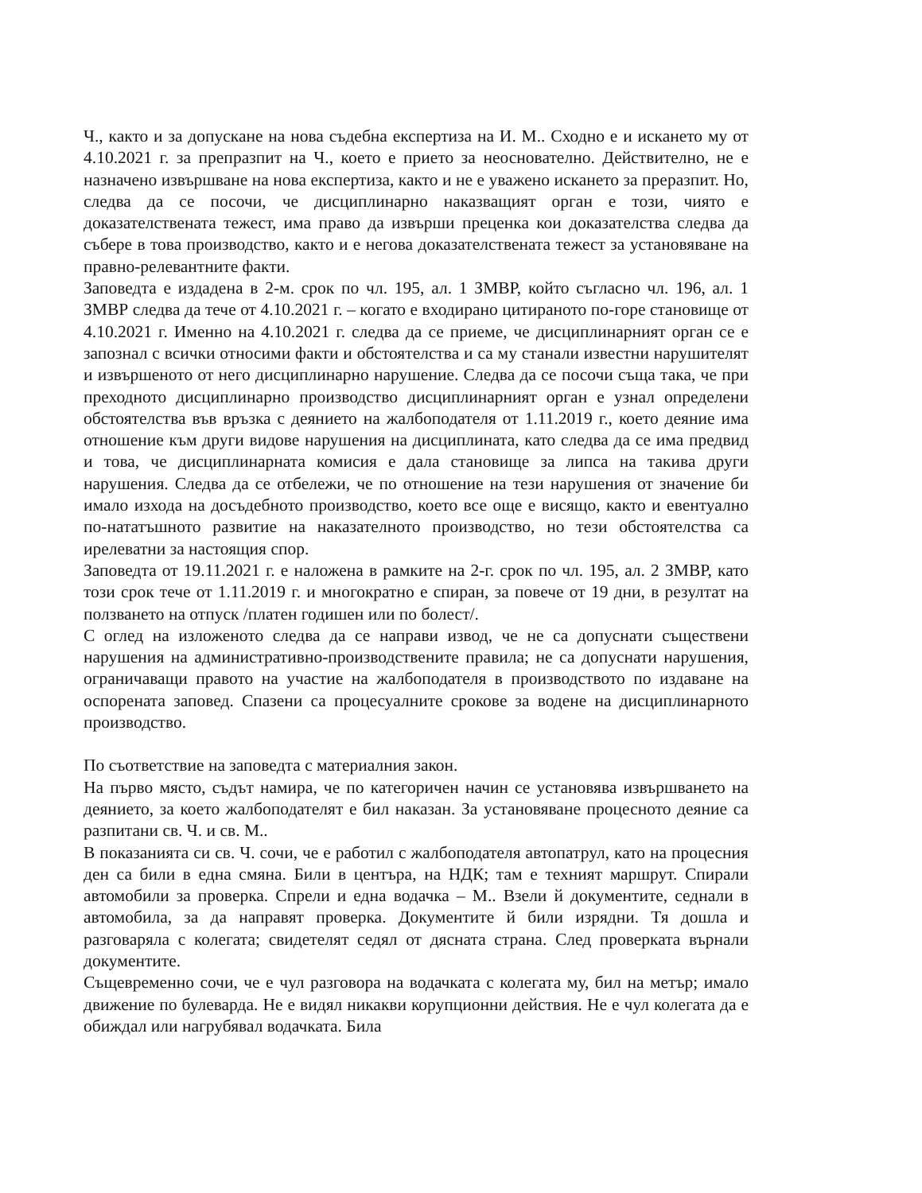Ч., както и за допускане на нова съдебна експертиза на И. М.. Сходно е и искането му от 4.10.2021 г. за препразпит на Ч., което е прието за неоснователно. Действително, не е назначено извършване на нова експертиза, както и не е уважено искането за преразпит. Но, следва да се посочи, че дисциплинарно наказващият орган е този, чиято е доказателствената тежест, има право да извърши преценка кои доказателства следва да събере в това производство, както и е негова доказателствената тежест за установяване на правно-релевантните факти.
Заповедта е издадена в 2-м. срок по чл. 195, ал. 1 ЗМВР, който съгласно чл. 196, ал. 1 ЗМВР следва да тече от 4.10.2021 г. – когато е входирано цитираното по-горе становище от 4.10.2021 г. Именно на 4.10.2021 г. следва да се приеме, че дисциплинарният орган се е запознал с всички относими факти и обстоятелства и са му станали известни нарушителят и извършеното от него дисциплинарно нарушение. Следва да се посочи съща така, че при преходното дисциплинарно производство дисциплинарният орган е узнал определени обстоятелства във връзка с деянието на жалбоподателя от 1.11.2019 г., което деяние има отношение към други видове нарушения на дисциплината, като следва да се има предвид и това, че дисциплинарната комисия е дала становище за липса на такива други нарушения. Следва да се отбележи, че по отношение на тези нарушения от значение би имало изхода на досъдебното производство, което все още е висящо, както и евентуално по-нататъшното развитие на наказателното производство, но тези обстоятелства са ирелеватни за настоящия спор.
Заповедта от 19.11.2021 г. е наложена в рамките на 2-г. срок по чл. 195, ал. 2 ЗМВР, като този срок тече от 1.11.2019 г. и многократно е спиран, за повече от 19 дни, в резултат на ползването на отпуск /платен годишен или по болест/.
С оглед на изложеното следва да се направи извод, че не са допуснати съществени нарушения на административно-производствените правила; не са допуснати нарушения, ограничаващи правото на участие на жалбоподателя в производството по издаване на оспорената заповед. Спазени са процесуалните срокове за водене на дисциплинарното производство.
По съответствие на заповедта с материалния закон.
На първо място, съдът намира, че по категоричен начин се установява извършването на деянието, за което жалбоподателят е бил наказан. За установяване процесното деяние са разпитани св. Ч. и св. М..
В показанията си св. Ч. сочи, че е работил с жалбоподателя автопатрул, като на процесния ден са били в една смяна. Били в центъра, на НДК; там е техният маршрут. Спирали автомобили за проверка. Спрели и една водачка – М.. Взели й документите, седнали в автомобила, за да направят проверка. Документите й били изрядни. Тя дошла и разговаряла с колегата; свидетелят седял от дясната страна. След проверката върнали документите.
Същевременно сочи, че е чул разговора на водачката с колегата му, бил на метър; имало движение по булеварда. Не е видял никакви корупционни действия. Не е чул колегата да е обиждал или нагрубявал водачката. Била